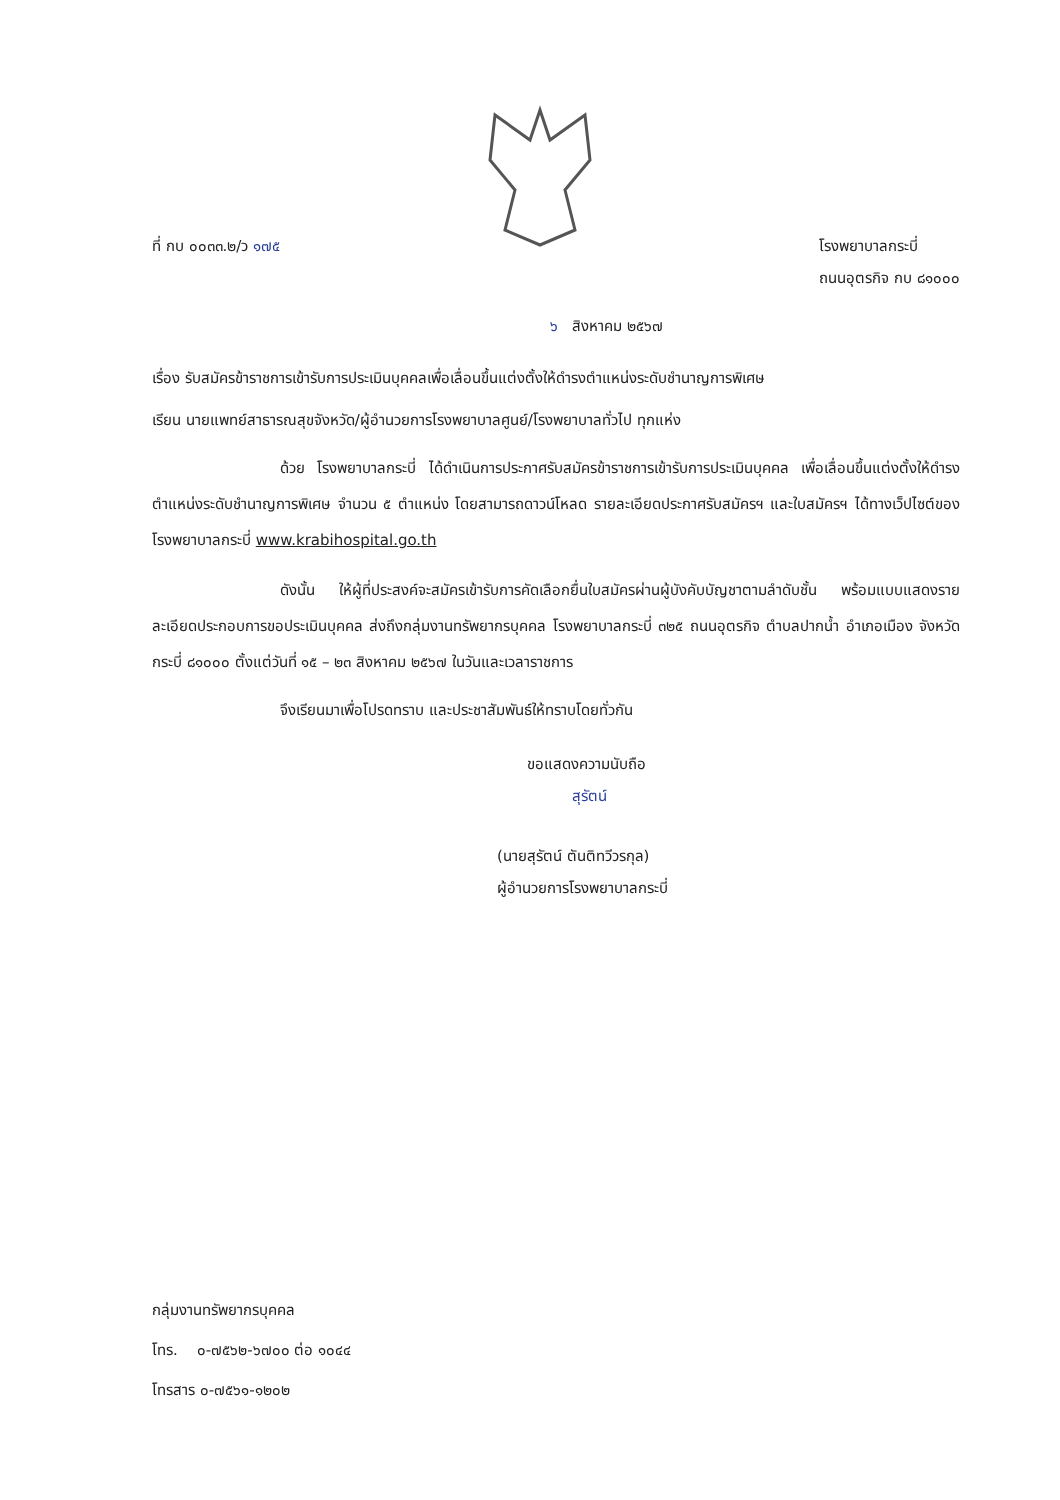ที่ กบ ๐๐๓๓.๒/ว ๑๗๕ โรงพยาบาลกระบี่
ถนนอุตรกิจ กบ ๘๑๐๐๐
๖ สิงหาคม ๒๕๖๗
เรื่อง รับสมัครข้าราชการเข้ารับการประเมินบุคคลเพื่อเลื่อนขึ้นแต่งตั้งให้ดำรงตำแหน่งระดับชำนาญการพิเศษ
เรียน นายแพทย์สาธารณสุขจังหวัด/ผู้อำนวยการโรงพยาบาลศูนย์/โรงพยาบาลทั่วไป ทุกแห่ง
ด้วย โรงพยาบาลกระบี่ ได้ดำเนินการประกาศรับสมัครข้าราชการเข้ารับการประเมินบุคคล เพื่อเลื่อนขึ้นแต่งตั้งให้ดำรงตำแหน่งระดับชำนาญการพิเศษ จำนวน ๕ ตำแหน่ง โดยสามารถดาวน์โหลด รายละเอียดประกาศรับสมัครฯ และใบสมัครฯ ได้ทางเว็ปไซต์ของโรงพยาบาลกระบี่ www.krabihospital.go.th
ดังนั้น ให้ผู้ที่ประสงค์จะสมัครเข้ารับการคัดเลือกยื่นใบสมัครผ่านผู้บังคับบัญชาตามลำดับชั้น พร้อมแบบแสดงรายละเอียดประกอบการขอประเมินบุคคล ส่งถึงกลุ่มงานทรัพยากรบุคคล โรงพยาบาลกระบี่ ๓๒๕ ถนนอุตรกิจ ตำบลปากน้ำ อำเภอเมือง จังหวัดกระบี่ ๘๑๐๐๐ ตั้งแต่วันที่ ๑๕ – ๒๓ สิงหาคม ๒๕๖๗ ในวันและเวลาราชการ
จึงเรียนมาเพื่อโปรดทราบ และประชาสัมพันธ์ให้ทราบโดยทั่วกัน
ขอแสดงความนับถือ
สุรัตน์
(นายสุรัตน์ ตันติทวีวรกุล)
ผู้อำนวยการโรงพยาบาลกระบี่
กลุ่มงานทรัพยากรบุคคล
โทร. ๐-๗๕๖๒-๖๗๐๐ ต่อ ๑๐๔๔
โทรสาร ๐-๗๕๖๑-๑๒๐๒